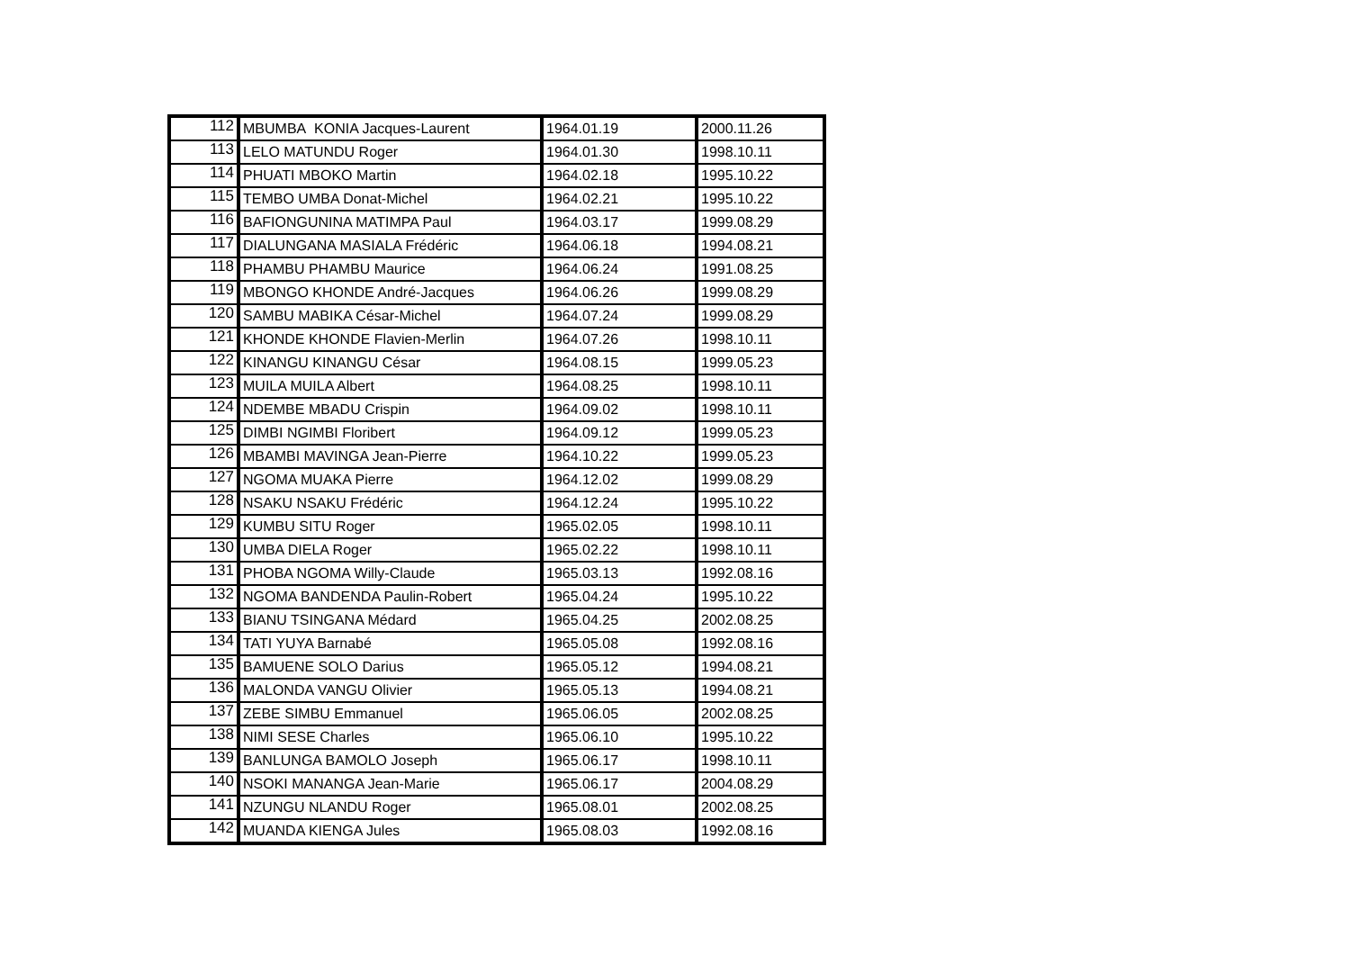| 112 | MBUMBA KONIA Jacques-Laurent | 1964.01.19 | 2000.11.26 |
| 113 | LELO MATUNDU Roger | 1964.01.30 | 1998.10.11 |
| 114 | PHUATI MBOKO Martin | 1964.02.18 | 1995.10.22 |
| 115 | TEMBO UMBA Donat-Michel | 1964.02.21 | 1995.10.22 |
| 116 | BAFIONGUNINA MATIMPA Paul | 1964.03.17 | 1999.08.29 |
| 117 | DIALUNGANA MASIALA Frédéric | 1964.06.18 | 1994.08.21 |
| 118 | PHAMBU PHAMBU Maurice | 1964.06.24 | 1991.08.25 |
| 119 | MBONGO KHONDE André-Jacques | 1964.06.26 | 1999.08.29 |
| 120 | SAMBU MABIKA César-Michel | 1964.07.24 | 1999.08.29 |
| 121 | KHONDE KHONDE Flavien-Merlin | 1964.07.26 | 1998.10.11 |
| 122 | KINANGU KINANGU César | 1964.08.15 | 1999.05.23 |
| 123 | MUILA MUILA Albert | 1964.08.25 | 1998.10.11 |
| 124 | NDEMBE MBADU Crispin | 1964.09.02 | 1998.10.11 |
| 125 | DIMBI NGIMBI Floribert | 1964.09.12 | 1999.05.23 |
| 126 | MBAMBI MAVINGA Jean-Pierre | 1964.10.22 | 1999.05.23 |
| 127 | NGOMA MUAKA Pierre | 1964.12.02 | 1999.08.29 |
| 128 | NSAKU NSAKU Frédéric | 1964.12.24 | 1995.10.22 |
| 129 | KUMBU SITU Roger | 1965.02.05 | 1998.10.11 |
| 130 | UMBA DIELA Roger | 1965.02.22 | 1998.10.11 |
| 131 | PHOBA NGOMA Willy-Claude | 1965.03.13 | 1992.08.16 |
| 132 | NGOMA BANDENDA Paulin-Robert | 1965.04.24 | 1995.10.22 |
| 133 | BIANU TSINGANA Médard | 1965.04.25 | 2002.08.25 |
| 134 | TATI YUYA Barnabé | 1965.05.08 | 1992.08.16 |
| 135 | BAMUENE SOLO Darius | 1965.05.12 | 1994.08.21 |
| 136 | MALONDA VANGU Olivier | 1965.05.13 | 1994.08.21 |
| 137 | ZEBE SIMBU Emmanuel | 1965.06.05 | 2002.08.25 |
| 138 | NIMI SESE Charles | 1965.06.10 | 1995.10.22 |
| 139 | BANLUNGA BAMOLO Joseph | 1965.06.17 | 1998.10.11 |
| 140 | NSOKI MANANGA Jean-Marie | 1965.06.17 | 2004.08.29 |
| 141 | NZUNGU NLANDU Roger | 1965.08.01 | 2002.08.25 |
| 142 | MUANDA KIENGA Jules | 1965.08.03 | 1992.08.16 |